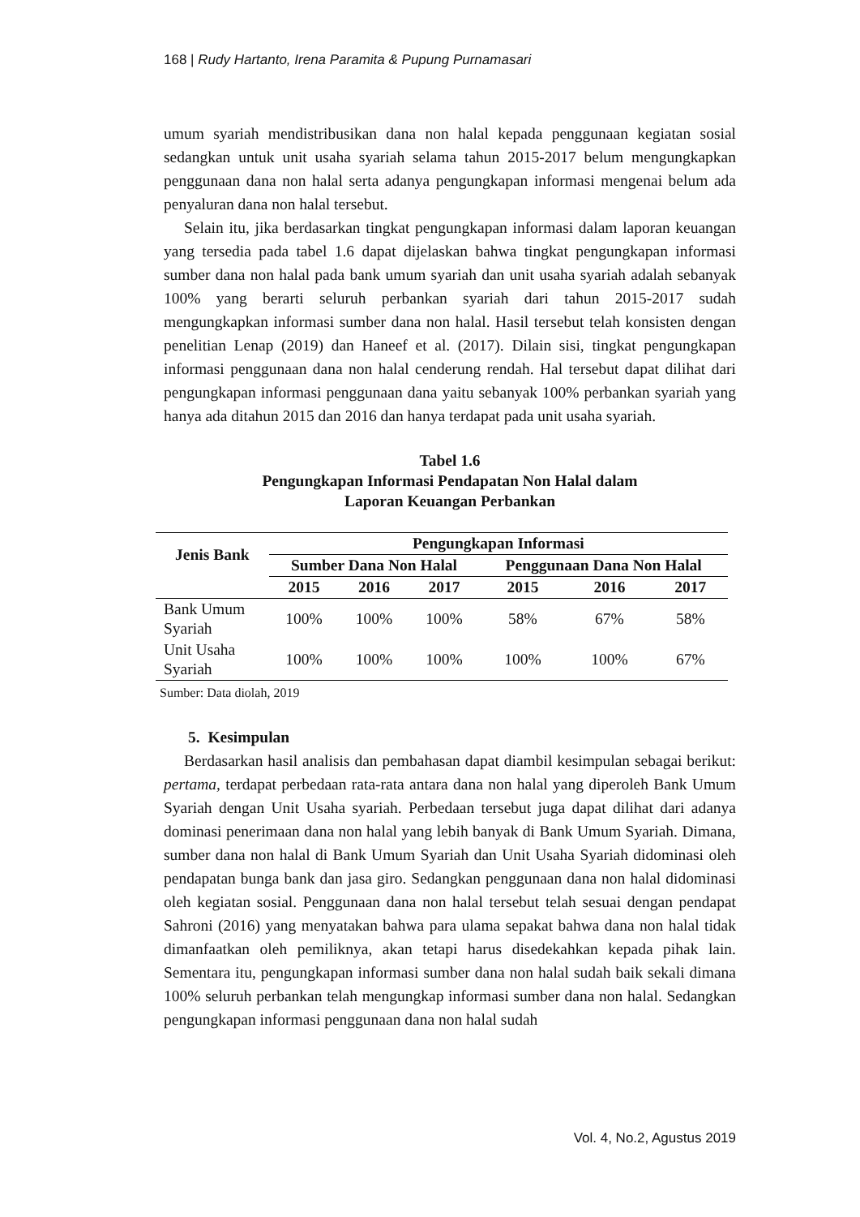168 | Rudy Hartanto, Irena Paramita & Pupung Purnamasari
umum syariah mendistribusikan dana non halal kepada penggunaan kegiatan sosial sedangkan untuk unit usaha syariah selama tahun 2015-2017 belum mengungkapkan penggunaan dana non halal serta adanya pengungkapan informasi mengenai belum ada penyaluran dana non halal tersebut.
Selain itu, jika berdasarkan tingkat pengungkapan informasi dalam laporan keuangan yang tersedia pada tabel 1.6 dapat dijelaskan bahwa tingkat pengungkapan informasi sumber dana non halal pada bank umum syariah dan unit usaha syariah adalah sebanyak 100% yang berarti seluruh perbankan syariah dari tahun 2015-2017 sudah mengungkapkan informasi sumber dana non halal. Hasil tersebut telah konsisten dengan penelitian Lenap (2019) dan Haneef et al. (2017). Dilain sisi, tingkat pengungkapan informasi penggunaan dana non halal cenderung rendah. Hal tersebut dapat dilihat dari pengungkapan informasi penggunaan dana yaitu sebanyak 100% perbankan syariah yang hanya ada ditahun 2015 dan 2016 dan hanya terdapat pada unit usaha syariah.
Tabel 1.6
Pengungkapan Informasi Pendapatan Non Halal dalam
Laporan Keuangan Perbankan
| Jenis Bank | Pengungkapan Informasi | | | | | |
| --- | --- | --- | --- | --- | --- | --- |
| | Sumber Dana Non Halal | | | Penggunaan Dana Non Halal | | |
| | 2015 | 2016 | 2017 | 2015 | 2016 | 2017 |
| Bank Umum Syariah | 100% | 100% | 100% | 58% | 67% | 58% |
| Unit Usaha Syariah | 100% | 100% | 100% | 100% | 100% | 67% |
Sumber: Data diolah, 2019
5. Kesimpulan
Berdasarkan hasil analisis dan pembahasan dapat diambil kesimpulan sebagai berikut: pertama, terdapat perbedaan rata-rata antara dana non halal yang diperoleh Bank Umum Syariah dengan Unit Usaha syariah. Perbedaan tersebut juga dapat dilihat dari adanya dominasi penerimaan dana non halal yang lebih banyak di Bank Umum Syariah. Dimana, sumber dana non halal di Bank Umum Syariah dan Unit Usaha Syariah didominasi oleh pendapatan bunga bank dan jasa giro. Sedangkan penggunaan dana non halal didominasi oleh kegiatan sosial. Penggunaan dana non halal tersebut telah sesuai dengan pendapat Sahroni (2016) yang menyatakan bahwa para ulama sepakat bahwa dana non halal tidak dimanfaatkan oleh pemiliknya, akan tetapi harus disedekahkan kepada pihak lain. Sementara itu, pengungkapan informasi sumber dana non halal sudah baik sekali dimana 100% seluruh perbankan telah mengungkap informasi sumber dana non halal. Sedangkan pengungkapan informasi penggunaan dana non halal sudah
Vol. 4, No.2, Agustus 2019